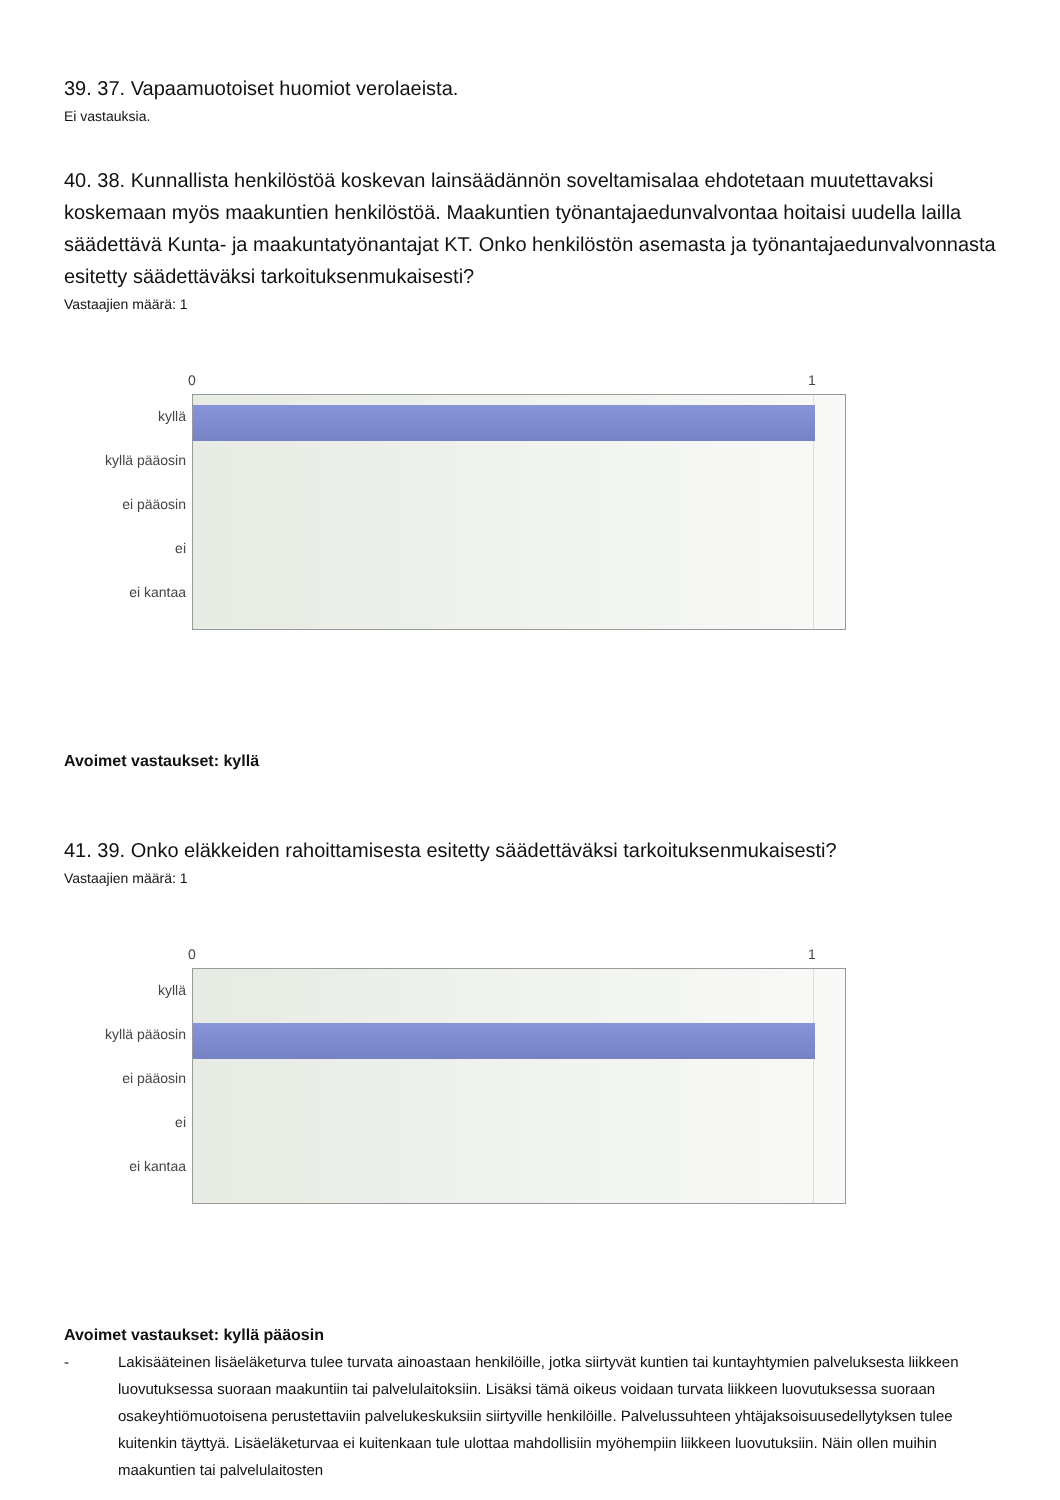39. 37. Vapaamuotoiset huomiot verolaeista.
Ei vastauksia.
40. 38. Kunnallista henkilöstöä koskevan lainsäädännön soveltamisalaa ehdotetaan muutettavaksi koskemaan myös maakuntien henkilöstöä. Maakuntien työnantajaedunvalvontaa hoitaisi uudella lailla säädettävä Kunta- ja maakuntatyönantajat KT. Onko henkilöstön asemasta ja työnantajaedunvalvonnasta esitetty säädettäväksi tarkoituksenmukaisesti?
Vastaajien määrä: 1
0 1
kyllä
kyllä pääosin
ei pääosin
ei
ei kantaa
Avoimet vastaukset: kyllä
41. 39. Onko eläkkeiden rahoittamisesta esitetty säädettäväksi tarkoituksenmukaisesti?
Vastaajien määrä: 1
0 1
kyllä
kyllä pääosin
ei pääosin
ei
ei kantaa
Avoimet vastaukset: kyllä pääosin
- Lakisääteinen lisäeläketurva tulee turvata ainoastaan henkilöille, jotka siirtyvät kuntien tai kuntayhtymien palveluksesta liikkeen luovutuksessa suoraan maakuntiin tai palvelulaitoksiin. Lisäksi tämä oikeus voidaan turvata liikkeen luovutuksessa suoraan osakeyhtiömuotoisena perustettaviin palvelukeskuksiin siirtyville henkilöille. Palvelussuhteen yhtäjaksoisuusedellytyksen tulee kuitenkin täyttyä. Lisäeläketurvaa ei kuitenkaan tule ulottaa mahdollisiin myöhempiin liikkeen luovutuksiin. Näin ollen muihin maakuntien tai palvelulaitosten